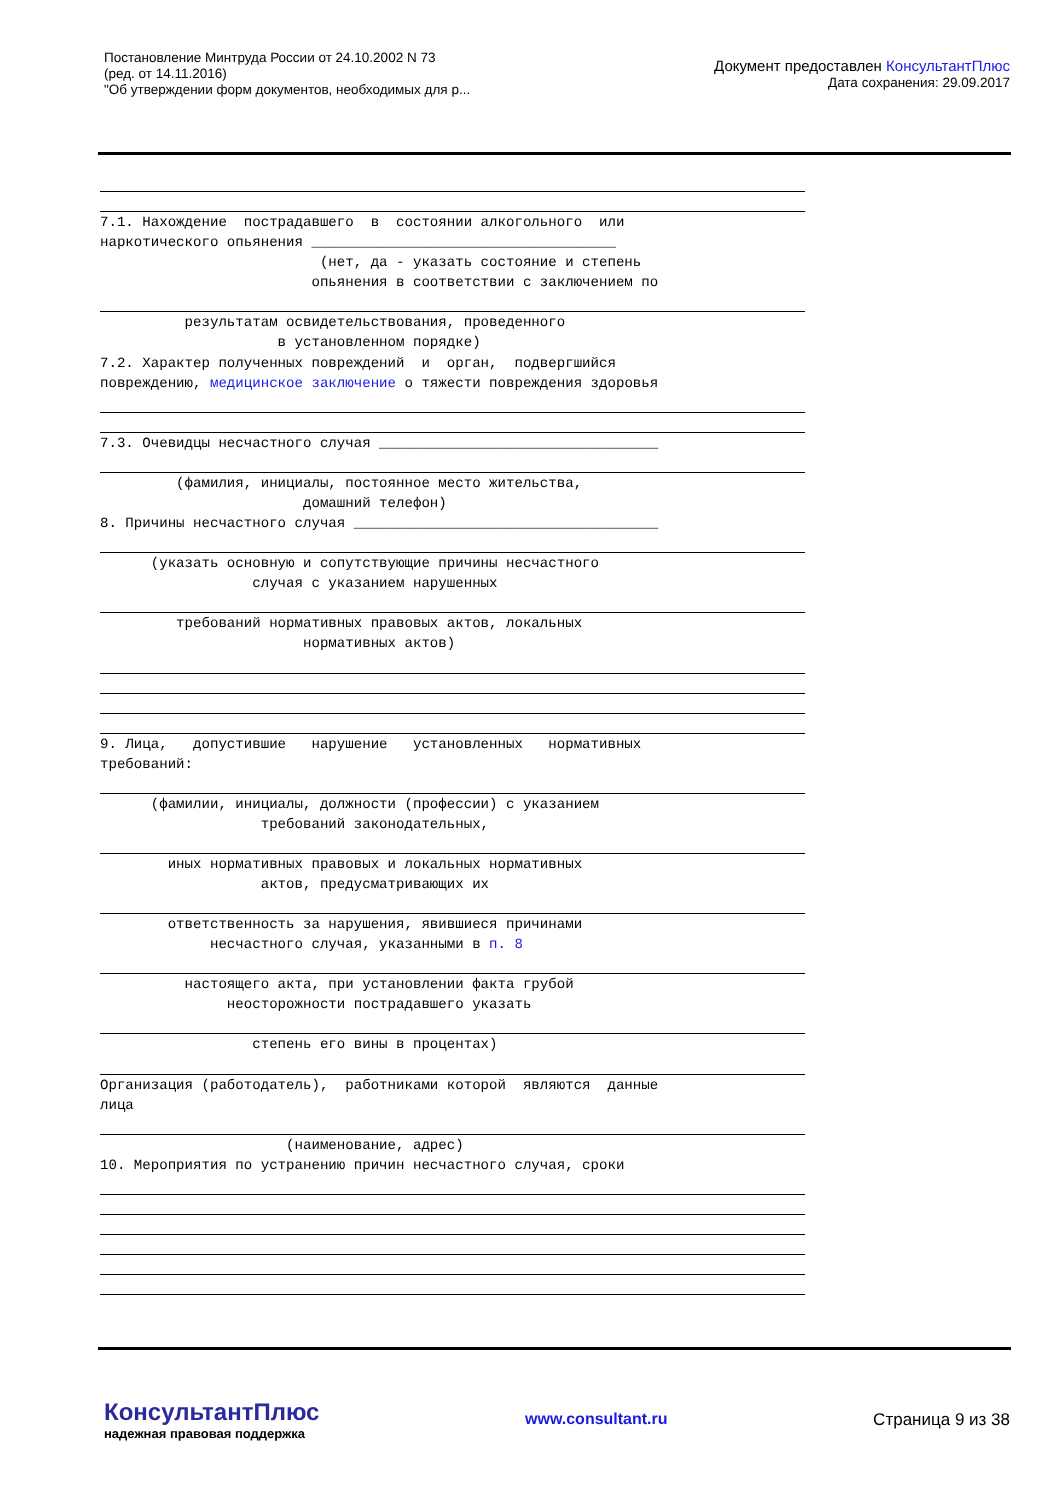Постановление Минтруда России от 24.10.2002 N 73
(ред. от 14.11.2016)
"Об утверждении форм документов, необходимых для р...
Документ предоставлен КонсультантПлюс
Дата сохранения: 29.09.2017
7.1. Нахождение пострадавшего в состоянии алкогольного или наркотического опьянения ____________________________________ (нет, да - указать состояние и степень опьянения в соответствии с заключением по
результатам освидетельствования, проведенного в установленном порядке) 7.2. Характер полученных повреждений и орган, подвергшийся повреждению, медицинское заключение о тяжести повреждения здоровья
7.3. Очевидцы несчастного случая _________________________________
(фамилия, инициалы, постоянное место жительства, домашний телефон) 8. Причины несчастного случая ____________________________________
(указать основную и сопутствующие причины несчастного случая с указанием нарушенных
требований нормативных правовых актов, локальных нормативных актов)
9. Лица, допустившие нарушение установленных нормативных требований:
(фамилии, инициалы, должности (профессии) с указанием требований законодательных,
иных нормативных правовых и локальных нормативных актов, предусматривающих их
ответственность за нарушения, явившиеся причинами несчастного случая, указанными в п. 8
настоящего акта, при установлении факта грубой неосторожности пострадавшего указать
степень его вины в процентах)
Организация (работодатель), работниками которой являются данные лица
(наименование, адрес) 10. Мероприятия по устранению причин несчастного случая, сроки
КонсультантПлюс
надежная правовая поддержка
www.consultant.ru Страница 9 из 38